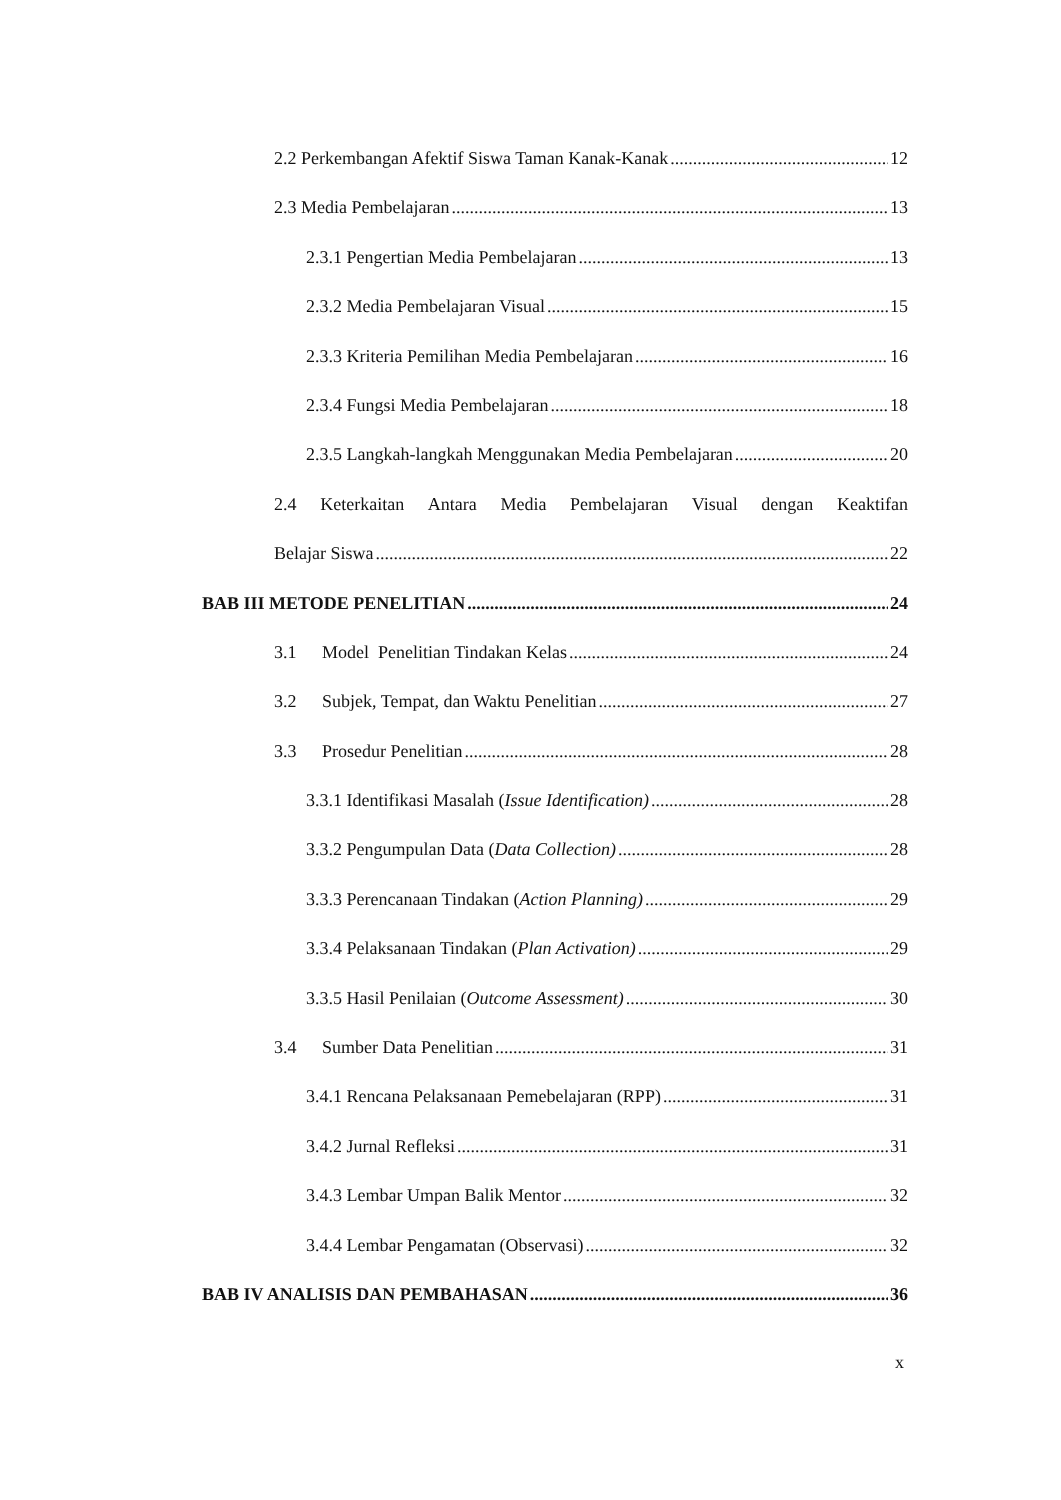2.2 Perkembangan Afektif Siswa Taman Kanak-Kanak 12
2.3 Media Pembelajaran 13
2.3.1 Pengertian Media Pembelajaran 13
2.3.2 Media Pembelajaran Visual 15
2.3.3 Kriteria Pemilihan Media Pembelajaran 16
2.3.4 Fungsi Media Pembelajaran 18
2.3.5 Langkah-langkah Menggunakan Media Pembelajaran 20
2.4 Keterkaitan Antara Media Pembelajaran Visual dengan Keaktifan
Belajar Siswa 22
BAB III METODE PENELITIAN 24
3.1 Model Penelitian Tindakan Kelas 24
3.2 Subjek, Tempat, dan Waktu Penelitian 27
3.3 Prosedur Penelitian 28
3.3.1 Identifikasi Masalah (Issue Identification) 28
3.3.2 Pengumpulan Data (Data Collection) 28
3.3.3 Perencanaan Tindakan (Action Planning) 29
3.3.4 Pelaksanaan Tindakan (Plan Activation) 29
3.3.5 Hasil Penilaian (Outcome Assessment) 30
3.4 Sumber Data Penelitian 31
3.4.1 Rencana Pelaksanaan Pemebelajaran (RPP) 31
3.4.2 Jurnal Refleksi 31
3.4.3 Lembar Umpan Balik Mentor 32
3.4.4 Lembar Pengamatan (Observasi) 32
BAB IV ANALISIS DAN PEMBAHASAN 36
x